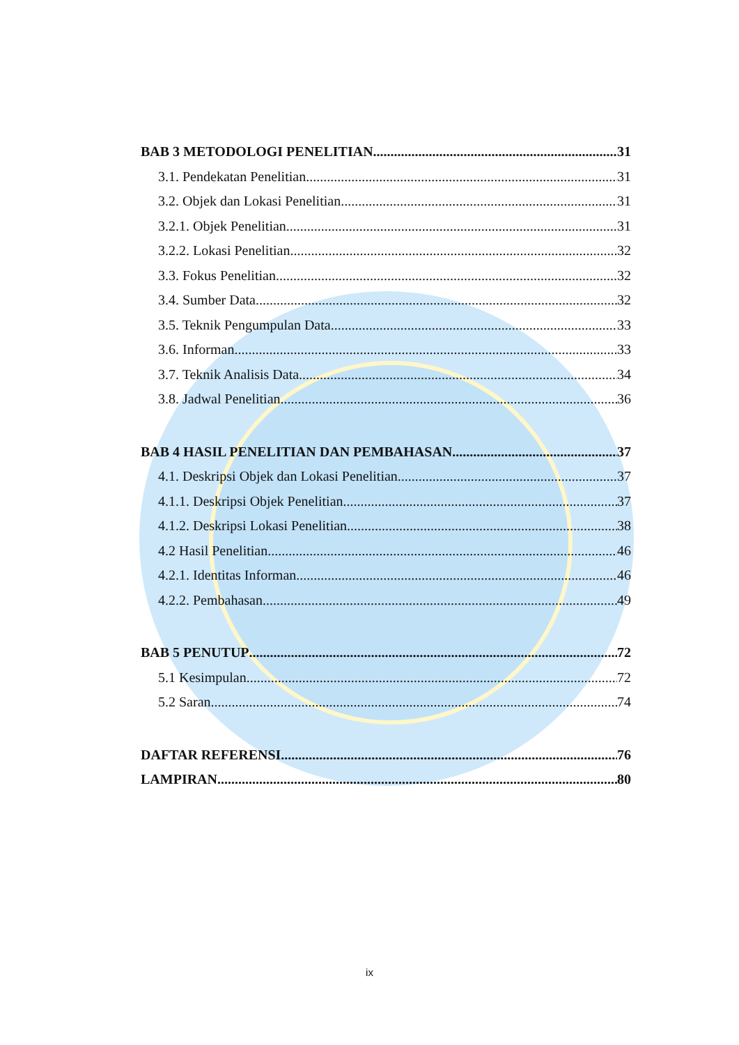BAB 3 METODOLOGI PENELITIAN 31
3.1. Pendekatan Penelitian 31
3.2. Objek dan Lokasi Penelitian 31
3.2.1. Objek Penelitian 31
3.2.2. Lokasi Penelitian 32
3.3. Fokus Penelitian 32
3.4. Sumber Data 32
3.5. Teknik Pengumpulan Data 33
3.6. Informan 33
3.7. Teknik Analisis Data 34
3.8. Jadwal Penelitian 36
BAB 4 HASIL PENELITIAN DAN PEMBAHASAN 37
4.1. Deskripsi Objek dan Lokasi Penelitian 37
4.1.1. Deskripsi Objek Penelitian 37
4.1.2. Deskripsi Lokasi Penelitian 38
4.2 Hasil Penelitian 46
4.2.1. Identitas Informan 46
4.2.2. Pembahasan 49
BAB 5 PENUTUP 72
5.1 Kesimpulan 72
5.2 Saran 74
DAFTAR REFERENSI 76
LAMPIRAN 80
ix